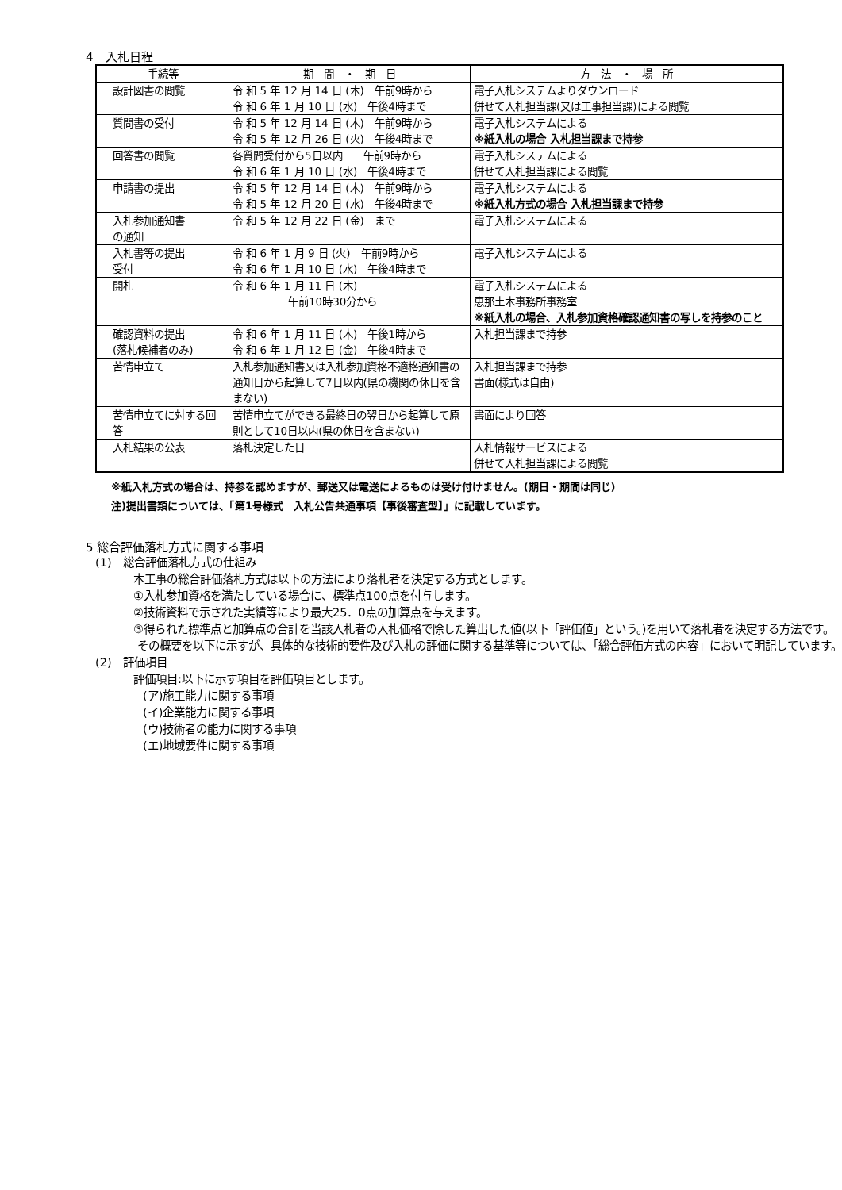4　入札日程
| 手続等 | 期 間 ・ 期 日 | 方 法 ・ 場 所 |
| --- | --- | --- |
| 設計図書の閲覧 | 令 和 5 年 12 月 14 日 (木) 午前9時から 令 和 6 年 1 月 10 日 (水) 午後4時まで | 電子入札システムよりダウンロード 併せて入札担当課(又は工事担当課)による閲覧 |
| 質問書の受付 | 令 和 5 年 12 月 14 日 (木) 午前9時から 令 和 5 年 12 月 26 日 (火) 午後4時まで | 電子入札システムによる ※紙入札の場合 入札担当課まで持参 |
| 回答書の閲覧 | 各質問受付から5日以内 午前9時から 令 和 6 年 1 月 10 日 (水) 午後4時まで | 電子入札システムによる 併せて入札担当課による閲覧 |
| 申請書の提出 | 令 和 5 年 12 月 14 日 (木) 午前9時から 令 和 5 年 12 月 20 日 (水) 午後4時まで | 電子入札システムによる ※紙入札方式の場合 入札担当課まで持参 |
| 入札参加通知書 の通知 | 令 和 5 年 12 月 22 日 (金) まで | 電子入札システムによる |
| 入札書等の提出 受付 | 令 和 6 年 1 月 9 日 (火) 午前9時から 令 和 6 年 1 月 10 日 (水) 午後4時まで | 電子入札システムによる |
| 開札 | 令 和 6 年 1 月 11 日 (木) 午前10時30分から | 電子入札システムによる 恵那土木事務所事務室 ※紙入札の場合、入札参加資格確認通知書の写しを持参のこと |
| 確認資料の提出 (落札候補者のみ) | 令 和 6 年 1 月 11 日 (木) 午後1時から 令 和 6 年 1 月 12 日 (金) 午後4時まで | 入札担当課まで持参 |
| 苦情申立て | 入札参加通知書又は入札参加資格不適格通知書の通知日から起算して7日以内(県の機関の休日を含まない) | 入札担当課まで持参 書面(様式は自由) |
| 苦情申立てに対する回答 | 苦情申立てができる最終日の翌日から起算して原則として10日以内(県の休日を含まない) | 書面により回答 |
| 入札結果の公表 | 落札決定した日 | 入札情報サービスによる 併せて入札担当課による閲覧 |
※紙入札方式の場合は、持参を認めますが、郵送又は電送によるものは受け付けません。(期日・期間は同じ)
注)提出書類については、「第1号様式　入札公告共通事項【事後審査型】」に記載しています。
5 総合評価落札方式に関する事項
(1)　総合評価落札方式の仕組み
本工事の総合評価落札方式は以下の方法により落札者を決定する方式とします。
①入札参加資格を満たしている場合に、標準点100点を付与します。
②技術資料で示された実績等により最大25．0点の加算点を与えます。
③得られた標準点と加算点の合計を当該入札者の入札価格で除した算出した値(以下「評価値」という。)を用いて落札者を決定する方法です。
その概要を以下に示すが、具体的な技術的要件及び入札の評価に関する基準等については、「総合評価方式の内容」において明記しています。
(2)　評価項目
評価項目:以下に示す項目を評価項目とします。
(ア)施工能力に関する事項
(イ)企業能力に関する事項
(ウ)技術者の能力に関する事項
(エ)地域要件に関する事項